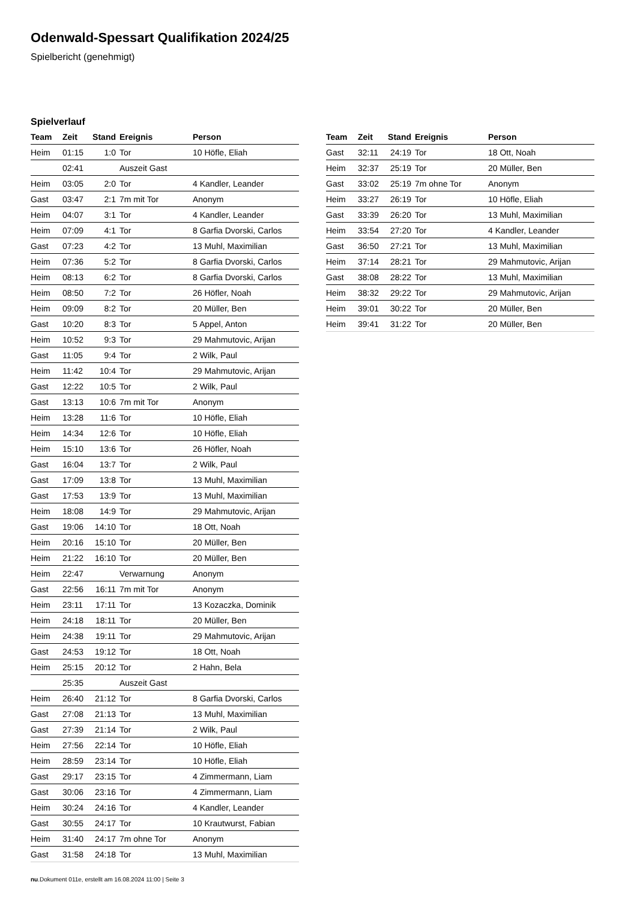Odenwald-Spessart Qualifikation 2024/25
Spielbericht (genehmigt)
Spielverlauf
| Team | Zeit | Stand | Ereignis | Person |
| --- | --- | --- | --- | --- |
| Heim | 01:15 | 1:0 | Tor | 10 Höfle, Eliah |
| | 02:41 | | Auszeit Gast | |
| Heim | 03:05 | 2:0 | Tor | 4 Kandler, Leander |
| Gast | 03:47 | 2:1 | 7m mit Tor | Anonym |
| Heim | 04:07 | 3:1 | Tor | 4 Kandler, Leander |
| Heim | 07:09 | 4:1 | Tor | 8 Garfia Dvorski, Carlos |
| Gast | 07:23 | 4:2 | Tor | 13 Muhl, Maximilian |
| Heim | 07:36 | 5:2 | Tor | 8 Garfia Dvorski, Carlos |
| Heim | 08:13 | 6:2 | Tor | 8 Garfia Dvorski, Carlos |
| Heim | 08:50 | 7:2 | Tor | 26 Höfler, Noah |
| Heim | 09:09 | 8:2 | Tor | 20 Müller, Ben |
| Gast | 10:20 | 8:3 | Tor | 5 Appel, Anton |
| Heim | 10:52 | 9:3 | Tor | 29 Mahmutovic, Arijan |
| Gast | 11:05 | 9:4 | Tor | 2 Wilk, Paul |
| Heim | 11:42 | 10:4 | Tor | 29 Mahmutovic, Arijan |
| Gast | 12:22 | 10:5 | Tor | 2 Wilk, Paul |
| Gast | 13:13 | 10:6 | 7m mit Tor | Anonym |
| Heim | 13:28 | 11:6 | Tor | 10 Höfle, Eliah |
| Heim | 14:34 | 12:6 | Tor | 10 Höfle, Eliah |
| Heim | 15:10 | 13:6 | Tor | 26 Höfler, Noah |
| Gast | 16:04 | 13:7 | Tor | 2 Wilk, Paul |
| Gast | 17:09 | 13:8 | Tor | 13 Muhl, Maximilian |
| Gast | 17:53 | 13:9 | Tor | 13 Muhl, Maximilian |
| Heim | 18:08 | 14:9 | Tor | 29 Mahmutovic, Arijan |
| Gast | 19:06 | 14:10 | Tor | 18 Ott, Noah |
| Heim | 20:16 | 15:10 | Tor | 20 Müller, Ben |
| Heim | 21:22 | 16:10 | Tor | 20 Müller, Ben |
| Heim | 22:47 | | Verwarnung | Anonym |
| Gast | 22:56 | 16:11 | 7m mit Tor | Anonym |
| Heim | 23:11 | 17:11 | Tor | 13 Kozaczka, Dominik |
| Heim | 24:18 | 18:11 | Tor | 20 Müller, Ben |
| Heim | 24:38 | 19:11 | Tor | 29 Mahmutovic, Arijan |
| Gast | 24:53 | 19:12 | Tor | 18 Ott, Noah |
| Heim | 25:15 | 20:12 | Tor | 2 Hahn, Bela |
| | 25:35 | | Auszeit Gast | |
| Heim | 26:40 | 21:12 | Tor | 8 Garfia Dvorski, Carlos |
| Gast | 27:08 | 21:13 | Tor | 13 Muhl, Maximilian |
| Gast | 27:39 | 21:14 | Tor | 2 Wilk, Paul |
| Heim | 27:56 | 22:14 | Tor | 10 Höfle, Eliah |
| Heim | 28:59 | 23:14 | Tor | 10 Höfle, Eliah |
| Gast | 29:17 | 23:15 | Tor | 4 Zimmermann, Liam |
| Gast | 30:06 | 23:16 | Tor | 4 Zimmermann, Liam |
| Heim | 30:24 | 24:16 | Tor | 4 Kandler, Leander |
| Gast | 30:55 | 24:17 | Tor | 10 Krautwurst, Fabian |
| Heim | 31:40 | 24:17 | 7m ohne Tor | Anonym |
| Gast | 31:58 | 24:18 | Tor | 13 Muhl, Maximilian |
| Team | Zeit | Stand | Ereignis | Person |
| --- | --- | --- | --- | --- |
| Gast | 32:11 | 24:19 | Tor | 18 Ott, Noah |
| Heim | 32:37 | 25:19 | Tor | 20 Müller, Ben |
| Gast | 33:02 | 25:19 | 7m ohne Tor | Anonym |
| Heim | 33:27 | 26:19 | Tor | 10 Höfle, Eliah |
| Gast | 33:39 | 26:20 | Tor | 13 Muhl, Maximilian |
| Heim | 33:54 | 27:20 | Tor | 4 Kandler, Leander |
| Gast | 36:50 | 27:21 | Tor | 13 Muhl, Maximilian |
| Heim | 37:14 | 28:21 | Tor | 29 Mahmutovic, Arijan |
| Gast | 38:08 | 28:22 | Tor | 13 Muhl, Maximilian |
| Heim | 38:32 | 29:22 | Tor | 29 Mahmutovic, Arijan |
| Heim | 39:01 | 30:22 | Tor | 20 Müller, Ben |
| Heim | 39:41 | 31:22 | Tor | 20 Müller, Ben |
nu.Dokument 011e, erstellt am 16.08.2024 11:00 | Seite 3